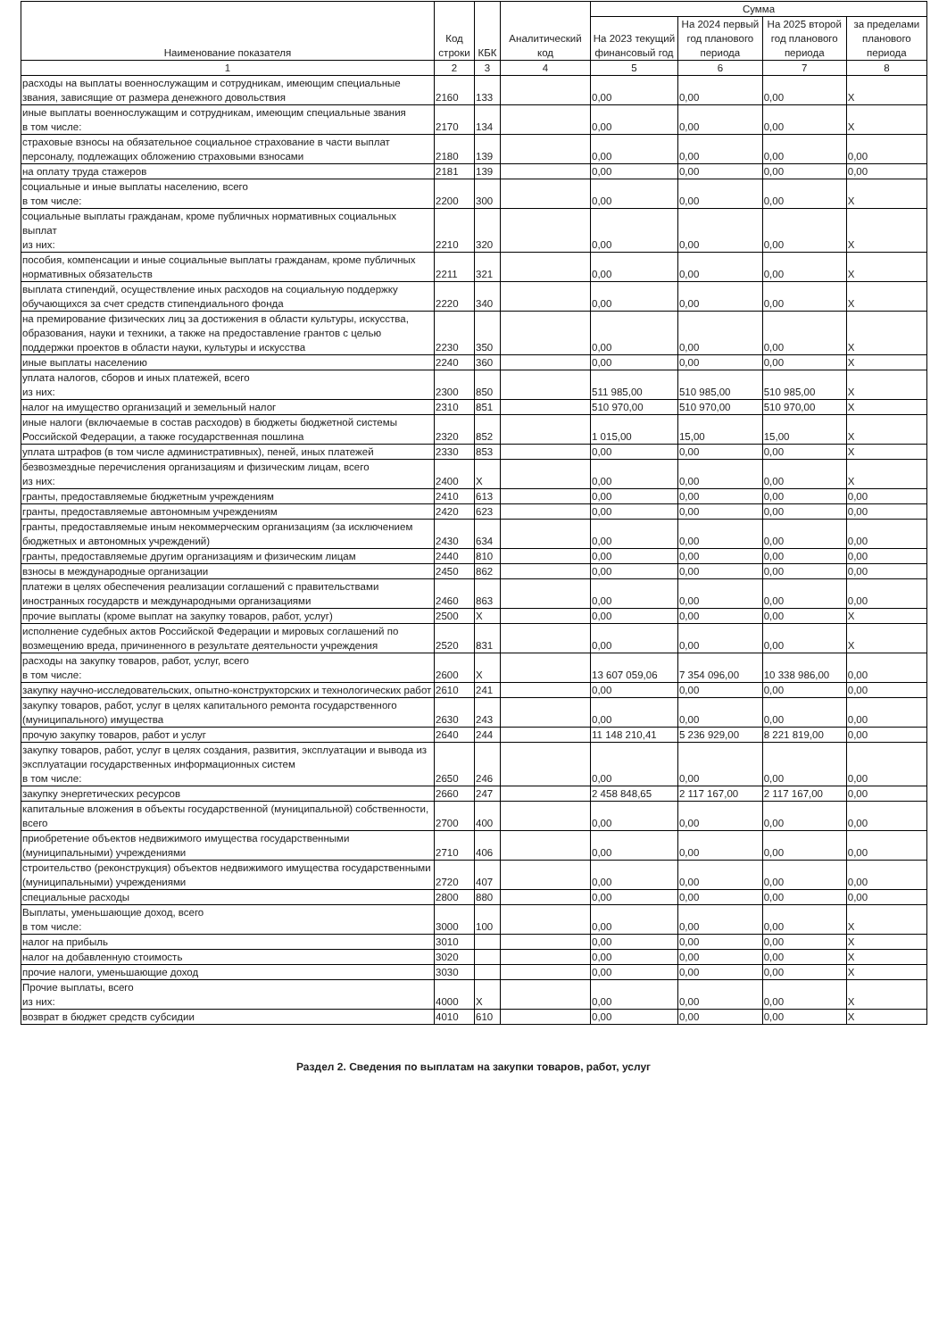| Наименование показателя | Код строки | КБК | Аналитический код | Сумма | | | |
| --- | --- | --- | --- | --- | --- | --- | --- |
| | | | | На 2023 текущий финансовый год | На 2024 первый год планового периода | На 2025 второй год планового периода | за пределами планового периода |
| 1 | 2 | 3 | 4 | 5 | 6 | 7 | 8 |
| расходы на выплаты военнослужащим и сотрудникам, имеющим специальные звания, зависящие от размера денежного довольствия | 2160 | 133 | | 0,00 | 0,00 | 0,00 | X |
| иные выплаты военнослужащим и сотрудникам, имеющим специальные звания в том числе: | 2170 | 134 | | 0,00 | 0,00 | 0,00 | X |
| страховые взносы на обязательное социальное страхование в части выплат персоналу, подлежащих обложению страховыми взносами | 2180 | 139 | | 0,00 | 0,00 | 0,00 | 0,00 |
| на оплату труда стажеров | 2181 | 139 | | 0,00 | 0,00 | 0,00 | 0,00 |
| социальные и иные выплаты населению, всего в том числе: | 2200 | 300 | | 0,00 | 0,00 | 0,00 | X |
| социальные выплаты гражданам, кроме публичных нормативных социальных выплат из них: | 2210 | 320 | | 0,00 | 0,00 | 0,00 | X |
| пособия, компенсации и иные социальные выплаты гражданам, кроме публичных нормативных обязательств | 2211 | 321 | | 0,00 | 0,00 | 0,00 | X |
| выплата стипендий, осуществление иных расходов на социальную поддержку обучающихся за счет средств стипендиального фонда | 2220 | 340 | | 0,00 | 0,00 | 0,00 | X |
| на премирование физических лиц за достижения в области культуры, искусства, образования, науки и техники, а также на предоставление грантов с целью поддержки проектов в области науки, культуры и искусства | 2230 | 350 | | 0,00 | 0,00 | 0,00 | X |
| иные выплаты населению | 2240 | 360 | | 0,00 | 0,00 | 0,00 | X |
| уплата налогов, сборов и иных платежей, всего из них: | 2300 | 850 | | 511 985,00 | 510 985,00 | 510 985,00 | X |
| налог на имущество организаций и земельный налог | 2310 | 851 | | 510 970,00 | 510 970,00 | 510 970,00 | X |
| иные налоги (включаемые в состав расходов) в бюджеты бюджетной системы Российской Федерации, а также государственная пошлина | 2320 | 852 | | 1 015,00 | 15,00 | 15,00 | X |
| уплата штрафов (в том числе административных), пеней, иных платежей | 2330 | 853 | | 0,00 | 0,00 | 0,00 | X |
| безвозмездные перечисления организациям и физическим лицам, всего из них: | 2400 | X | | 0,00 | 0,00 | 0,00 | X |
| гранты, предоставляемые бюджетным учреждениям | 2410 | 613 | | 0,00 | 0,00 | 0,00 | 0,00 |
| гранты, предоставляемые автономным учреждениям | 2420 | 623 | | 0,00 | 0,00 | 0,00 | 0,00 |
| гранты, предоставляемые иным некоммерческим организациям (за исключением бюджетных и автономных учреждений) | 2430 | 634 | | 0,00 | 0,00 | 0,00 | 0,00 |
| гранты, предоставляемые другим организациям и физическим лицам | 2440 | 810 | | 0,00 | 0,00 | 0,00 | 0,00 |
| взносы в международные организации | 2450 | 862 | | 0,00 | 0,00 | 0,00 | 0,00 |
| платежи в целях обеспечения реализации соглашений с правительствами иностранных государств и международными организациями | 2460 | 863 | | 0,00 | 0,00 | 0,00 | 0,00 |
| прочие выплаты (кроме выплат на закупку товаров, работ, услуг) | 2500 | X | | 0,00 | 0,00 | 0,00 | X |
| исполнение судебных актов Российской Федерации и мировых соглашений по возмещению вреда, причиненного в результате деятельности учреждения | 2520 | 831 | | 0,00 | 0,00 | 0,00 | X |
| расходы на закупку товаров, работ, услуг, всего в том числе: | 2600 | X | | 13 607 059,06 | 7 354 096,00 | 10 338 986,00 | 0,00 |
| закупку научно-исследовательских, опытно-конструкторских и технологических работ | 2610 | 241 | | 0,00 | 0,00 | 0,00 | 0,00 |
| закупку товаров, работ, услуг в целях капитального ремонта государственного (муниципального) имущества | 2630 | 243 | | 0,00 | 0,00 | 0,00 | 0,00 |
| прочую закупку товаров, работ и услуг | 2640 | 244 | | 11 148 210,41 | 5 236 929,00 | 8 221 819,00 | 0,00 |
| закупку товаров, работ, услуг в целях создания, развития, эксплуатации и вывода из эксплуатации государственных информационных систем в том числе: | 2650 | 246 | | 0,00 | 0,00 | 0,00 | 0,00 |
| закупку энергетических ресурсов | 2660 | 247 | | 2 458 848,65 | 2 117 167,00 | 2 117 167,00 | 0,00 |
| капитальные вложения в объекты государственной (муниципальной) собственности, всего | 2700 | 400 | | 0,00 | 0,00 | 0,00 | 0,00 |
| приобретение объектов недвижимого имущества государственными (муниципальными) учреждениями | 2710 | 406 | | 0,00 | 0,00 | 0,00 | 0,00 |
| строительство (реконструкция) объектов недвижимого имущества государственными (муниципальными) учреждениями | 2720 | 407 | | 0,00 | 0,00 | 0,00 | 0,00 |
| специальные расходы | 2800 | 880 | | 0,00 | 0,00 | 0,00 | 0,00 |
| Выплаты, уменьшающие доход, всего в том числе: | 3000 | 100 | | 0,00 | 0,00 | 0,00 | X |
| налог на прибыль | 3010 | | | 0,00 | 0,00 | 0,00 | X |
| налог на добавленную стоимость | 3020 | | | 0,00 | 0,00 | 0,00 | X |
| прочие налоги, уменьшающие доход | 3030 | | | 0,00 | 0,00 | 0,00 | X |
| Прочие выплаты, всего из них: | 4000 | X | | 0,00 | 0,00 | 0,00 | X |
| возврат в бюджет средств субсидии | 4010 | 610 | | 0,00 | 0,00 | 0,00 | X |
Раздел 2. Сведения по выплатам на закупки товаров, работ, услуг